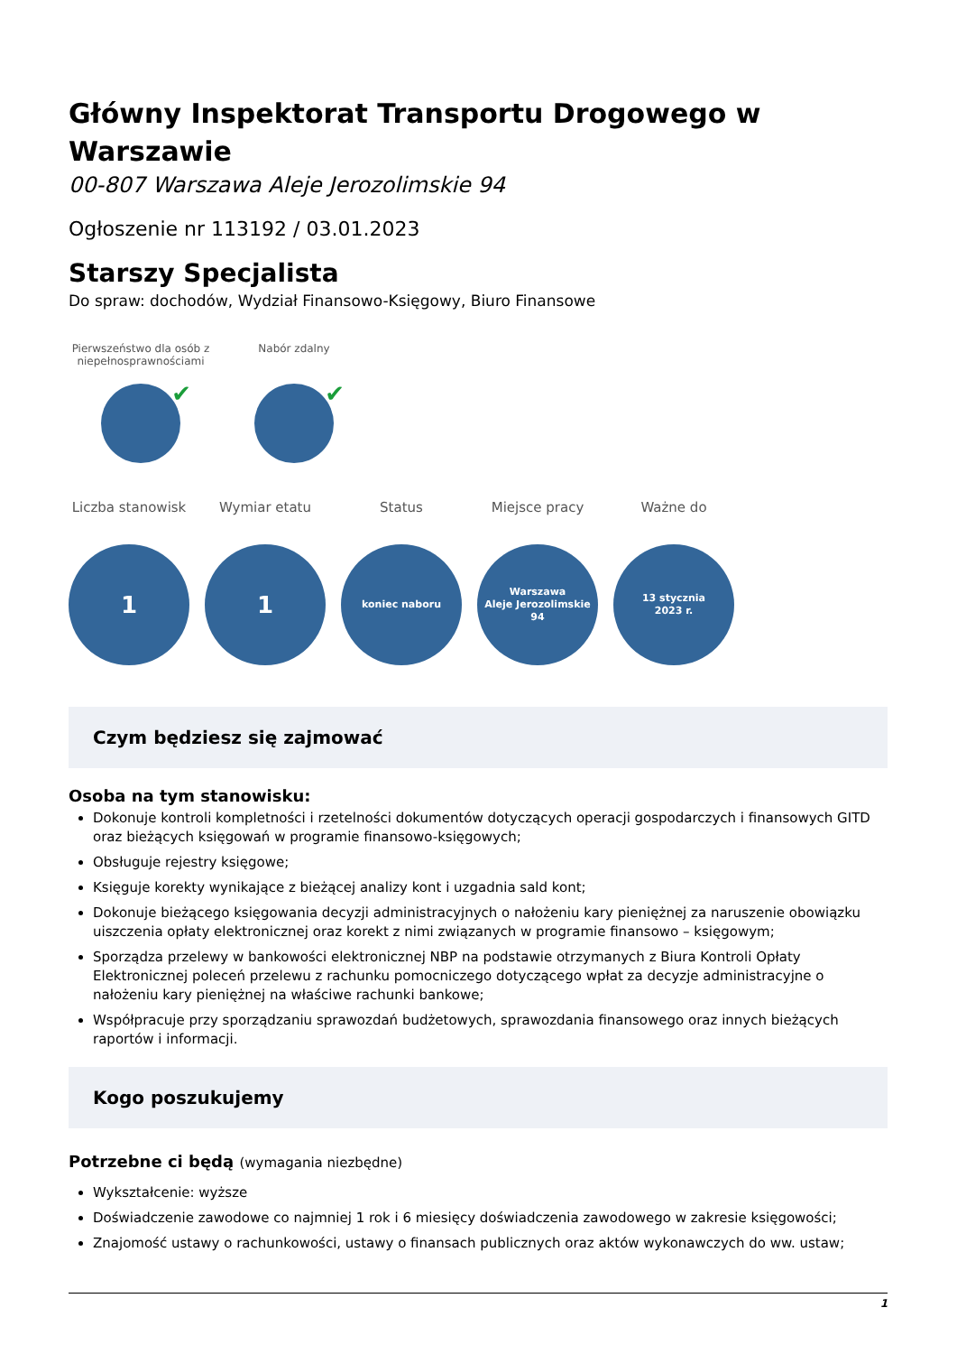Główny Inspektorat Transportu Drogowego w Warszawie
00-807 Warszawa Aleje Jerozolimskie 94
Ogłoszenie nr 113192 / 03.01.2023
Starszy Specjalista
Do spraw: dochodów, Wydział Finansowo-Księgowy, Biuro Finansowe
Pierwszeństwo dla osób z niepełnosprawnościami
✔
Nabór zdalny
✔
Liczba stanowisk
1
Wymiar etatu
1
Status
koniec naboru
Miejsce pracy
Warszawa
Aleje Jerozolimskie
94
Ważne do
13 stycznia
2023 r.
Czym będziesz się zajmować
Osoba na tym stanowisku:
Dokonuje kontroli kompletności i rzetelności dokumentów dotyczących operacji gospodarczych i finansowych GITD oraz bieżących księgowań w programie finansowo-księgowych;
Obsługuje rejestry księgowe;
Księguje korekty wynikające z bieżącej analizy kont i uzgadnia sald kont;
Dokonuje bieżącego księgowania decyzji administracyjnych o nałożeniu kary pieniężnej za naruszenie obowiązku uiszczenia opłaty elektronicznej oraz korekt z nimi związanych w programie finansowo – księgowym;
Sporządza przelewy w bankowości elektronicznej NBP na podstawie otrzymanych z Biura Kontroli Opłaty Elektronicznej poleceń przelewu z rachunku pomocniczego dotyczącego wpłat za decyzje administracyjne o nałożeniu kary pieniężnej na właściwe rachunki bankowe;
Współpracuje przy sporządzaniu sprawozdań budżetowych, sprawozdania finansowego oraz innych bieżących raportów i informacji.
Kogo poszukujemy
Potrzebne ci będą (wymagania niezbędne)
Wykształcenie: wyższe
Doświadczenie zawodowe co najmniej 1 rok i 6 miesięcy doświadczenia zawodowego w zakresie księgowości;
Znajomość ustawy o rachunkowości, ustawy o finansach publicznych oraz aktów wykonawczych do ww. ustaw;
1